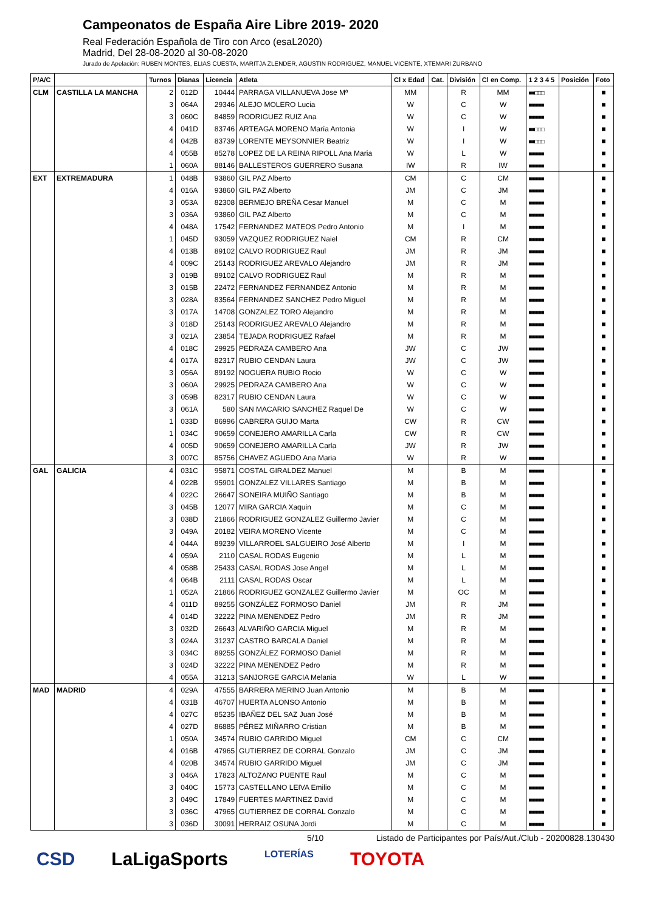Campeonatos de España Aire Libre 2019- 2020
Real Federación Española de Tiro con Arco (esaL2020)
Madrid, Del 28-08-2020 al 30-08-2020
Jurado de Apelación: RUBEN MONTES, ELIAS CUESTA, MARITJA ZLENDER, AGUSTIN RODRIGUEZ, MANUEL VICENTE, XTEMARI ZURBANO
| P/A/C | | Turnos | Dianas | Licencia | Atleta | Cl x Edad | Cat. | División | Cl en Comp. | 1 2 3 4 5 | Posición | Foto |
| --- | --- | --- | --- | --- | --- | --- | --- | --- | --- | --- | --- | --- |
| CLM | CASTILLA LA MANCHA | 2 | 012D | 10444 | PARRAGA VILLANUEVA Jose Mª | MM | | R | MM | ■■□□□ | | ■ |
| | | 3 | 064A | 29346 | ALEJO MOLERO Lucia | W | | C | W | ■■■■■ | | ■ |
| | | 3 | 060C | 84859 | RODRIGUEZ RUIZ Ana | W | | C | W | ■■■■■ | | ■ |
| | | 4 | 041D | 83746 | ARTEAGA MORENO María Antonia | W | | I | W | ■■□□□ | | ■ |
| | | 4 | 042B | 83739 | LORENTE MEYSONNIER Beatriz | W | | I | W | ■■□□□ | | ■ |
| | | 4 | 055B | 85278 | LOPEZ DE LA REINA RIPOLL Ana Maria | W | | L | W | ■■■■■ | | ■ |
| | | 1 | 060A | 88146 | BALLESTEROS GUERRERO Susana | IW | | R | IW | ■■■■■ | | ■ |
| EXT | EXTREMADURA | 1 | 048B | 93860 | GIL PAZ Alberto | CM | | C | CM | ■■■■■ | | ■ |
| | | 4 | 016A | 93860 | GIL PAZ Alberto | JM | | C | JM | ■■■■■ | | ■ |
| | | 3 | 053A | 82308 | BERMEJO BREÑA Cesar Manuel | M | | C | M | ■■■■■ | | ■ |
| | | 3 | 036A | 93860 | GIL PAZ Alberto | M | | C | M | ■■■■■ | | ■ |
| | | 4 | 048A | 17542 | FERNANDEZ MATEOS Pedro Antonio | M | | I | M | ■■■■■ | | ■ |
| | | 1 | 045D | 93059 | VAZQUEZ RODRIGUEZ Naiel | CM | | R | CM | ■■■■■ | | ■ |
| | | 4 | 013B | 89102 | CALVO RODRIGUEZ Raul | JM | | R | JM | ■■■■■ | | ■ |
| | | 4 | 009C | 25143 | RODRIGUEZ AREVALO Alejandro | JM | | R | JM | ■■■■■ | | ■ |
| | | 3 | 019B | 89102 | CALVO RODRIGUEZ Raul | M | | R | M | ■■■■■ | | ■ |
| | | 3 | 015B | 22472 | FERNANDEZ FERNANDEZ Antonio | M | | R | M | ■■■■■ | | ■ |
| | | 3 | 028A | 83564 | FERNANDEZ SANCHEZ Pedro Miguel | M | | R | M | ■■■■■ | | ■ |
| | | 3 | 017A | 14708 | GONZALEZ TORO Alejandro | M | | R | M | ■■■■■ | | ■ |
| | | 3 | 018D | 25143 | RODRIGUEZ AREVALO Alejandro | M | | R | M | ■■■■■ | | ■ |
| | | 3 | 021A | 23854 | TEJADA RODRIGUEZ Rafael | M | | R | M | ■■■■■ | | ■ |
| | | 4 | 018C | 29925 | PEDRAZA CAMBERO Ana | JW | | C | JW | ■■■■■ | | ■ |
| | | 4 | 017A | 82317 | RUBIO CENDAN Laura | JW | | C | JW | ■■■■■ | | ■ |
| | | 3 | 056A | 89192 | NOGUERA RUBIO Rocio | W | | C | W | ■■■■■ | | ■ |
| | | 3 | 060A | 29925 | PEDRAZA CAMBERO Ana | W | | C | W | ■■■■■ | | ■ |
| | | 3 | 059B | 82317 | RUBIO CENDAN Laura | W | | C | W | ■■■■■ | | ■ |
| | | 3 | 061A | 580 | SAN MACARIO SANCHEZ Raquel De | W | | C | W | ■■■■■ | | ■ |
| | | 1 | 033D | 86996 | CABRERA GUIJO Marta | CW | | R | CW | ■■■■■ | | ■ |
| | | 1 | 034C | 90659 | CONEJERO AMARILLA Carla | CW | | R | CW | ■■■■■ | | ■ |
| | | 4 | 005D | 90659 | CONEJERO AMARILLA Carla | JW | | R | JW | ■■■■■ | | ■ |
| | | 3 | 007C | 85756 | CHAVEZ AGUEDO Ana Maria | W | | R | W | ■■■■■ | | ■ |
| GAL | GALICIA | 4 | 031C | 95871 | COSTAL GIRALDEZ Manuel | M | | B | M | ■■■■■ | | ■ |
| | | 4 | 022B | 95901 | GONZALEZ VILLARES Santiago | M | | B | M | ■■■■■ | | ■ |
| | | 4 | 022C | 26647 | SONEIRA MUIÑO Santiago | M | | B | M | ■■■■■ | | ■ |
| | | 3 | 045B | 12077 | MIRA GARCIA Xaquin | M | | C | M | ■■■■■ | | ■ |
| | | 3 | 038D | 21866 | RODRIGUEZ GONZALEZ Guillermo Javier | M | | C | M | ■■■■■ | | ■ |
| | | 3 | 049A | 20182 | VEIRA MORENO Vicente | M | | C | M | ■■■■■ | | ■ |
| | | 4 | 044A | 89239 | VILLARROEL SALGUEIRO José Alberto | M | | I | M | ■■■■■ | | ■ |
| | | 4 | 059A | 2110 | CASAL RODAS Eugenio | M | | L | M | ■■■■■ | | ■ |
| | | 4 | 058B | 25433 | CASAL RODAS Jose Angel | M | | L | M | ■■■■■ | | ■ |
| | | 4 | 064B | 2111 | CASAL RODAS Oscar | M | | L | M | ■■■■■ | | ■ |
| | | 1 | 052A | 21866 | RODRIGUEZ GONZALEZ Guillermo Javier | M | | OC | M | ■■■■■ | | ■ |
| | | 4 | 011D | 89255 | GONZÁLEZ FORMOSO Daniel | JM | | R | JM | ■■■■■ | | ■ |
| | | 4 | 014D | 32222 | PINA MENENDEZ Pedro | JM | | R | JM | ■■■■■ | | ■ |
| | | 3 | 032D | 26643 | ALVARIÑO GARCIA Miguel | M | | R | M | ■■■■■ | | ■ |
| | | 3 | 024A | 31237 | CASTRO BARCALA Daniel | M | | R | M | ■■■■■ | | ■ |
| | | 3 | 034C | 89255 | GONZÁLEZ FORMOSO Daniel | M | | R | M | ■■■■■ | | ■ |
| | | 3 | 024D | 32222 | PINA MENENDEZ Pedro | M | | R | M | ■■■■■ | | ■ |
| | | 4 | 055A | 31213 | SANJORGE GARCIA Melania | W | | L | W | ■■■■■ | | ■ |
| MAD | MADRID | 4 | 029A | 47555 | BARRERA MERINO Juan Antonio | M | | B | M | ■■■■■ | | ■ |
| | | 4 | 031B | 46707 | HUERTA ALONSO Antonio | M | | B | M | ■■■■■ | | ■ |
| | | 4 | 027C | 85235 | IBAÑEZ DEL SAZ Juan José | M | | B | M | ■■■■■ | | ■ |
| | | 4 | 027D | 86885 | PÉREZ MIÑARRO Cristian | M | | B | M | ■■■■■ | | ■ |
| | | 1 | 050A | 34574 | RUBIO GARRIDO Miguel | CM | | C | CM | ■■■■■ | | ■ |
| | | 4 | 016B | 47965 | GUTIERREZ DE CORRAL Gonzalo | JM | | C | JM | ■■■■■ | | ■ |
| | | 4 | 020B | 34574 | RUBIO GARRIDO Miguel | JM | | C | JM | ■■■■■ | | ■ |
| | | 3 | 046A | 17823 | ALTOZANO PUENTE Raul | M | | C | M | ■■■■■ | | ■ |
| | | 3 | 040C | 15773 | CASTELLANO LEIVA Emilio | M | | C | M | ■■■■■ | | ■ |
| | | 3 | 049C | 17849 | FUERTES MARTINEZ David | M | | C | M | ■■■■■ | | ■ |
| | | 3 | 036C | 47965 | GUTIERREZ DE CORRAL Gonzalo | M | | C | M | ■■■■■ | | ■ |
| | | 3 | 036D | 30091 | HERRAIZ OSUNA Jordi | M | | C | M | ■■■■■ | | ■ |
5/10 Listado de Participantes por País/Aut./Club - 20200828.130430
CSD LaLigaSports LOTERÍAS TOYOTA